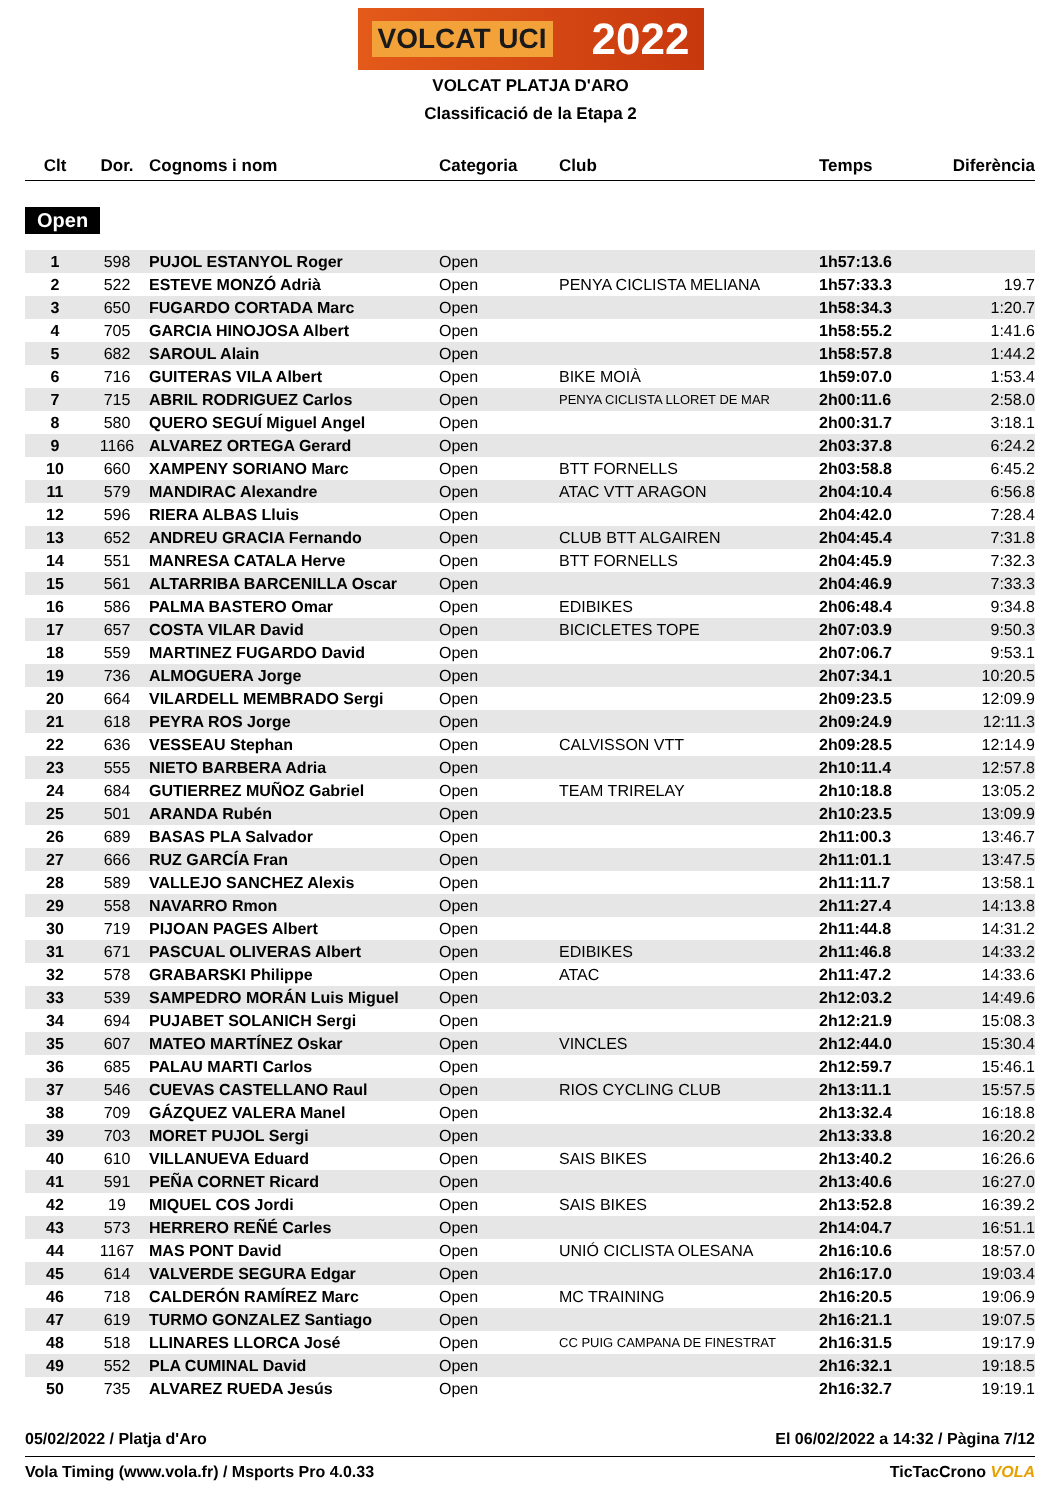VOLCAT UCI 2022
VOLCAT PLATJA D'ARO
Classificació de la Etapa 2
| Clt | Dor. | Cognoms i nom | Categoria | Club | Temps | Diferència |
| --- | --- | --- | --- | --- | --- | --- |
| Open | | | | | | |
| 1 | 598 | PUJOL ESTANYOL Roger | Open | | 1h57:13.6 | |
| 2 | 522 | ESTEVE MONZÓ Adrià | Open | PENYA CICLISTA MELIANA | 1h57:33.3 | 19.7 |
| 3 | 650 | FUGARDO CORTADA Marc | Open | | 1h58:34.3 | 1:20.7 |
| 4 | 705 | GARCIA HINOJOSA Albert | Open | | 1h58:55.2 | 1:41.6 |
| 5 | 682 | SAROUL Alain | Open | | 1h58:57.8 | 1:44.2 |
| 6 | 716 | GUITERAS VILA Albert | Open | BIKE MOIÀ | 1h59:07.0 | 1:53.4 |
| 7 | 715 | ABRIL RODRIGUEZ Carlos | Open | PENYA CICLISTA LLORET DE MAR | 2h00:11.6 | 2:58.0 |
| 8 | 580 | QUERO SEGUÍ Miguel Angel | Open | | 2h00:31.7 | 3:18.1 |
| 9 | 1166 | ALVAREZ ORTEGA Gerard | Open | | 2h03:37.8 | 6:24.2 |
| 10 | 660 | XAMPENY SORIANO Marc | Open | BTT FORNELLS | 2h03:58.8 | 6:45.2 |
| 11 | 579 | MANDIRAC Alexandre | Open | ATAC VTT ARAGON | 2h04:10.4 | 6:56.8 |
| 12 | 596 | RIERA ALBAS Lluis | Open | | 2h04:42.0 | 7:28.4 |
| 13 | 652 | ANDREU GRACIA Fernando | Open | CLUB BTT ALGAIREN | 2h04:45.4 | 7:31.8 |
| 14 | 551 | MANRESA CATALA Herve | Open | BTT FORNELLS | 2h04:45.9 | 7:32.3 |
| 15 | 561 | ALTARRIBA BARCENILLA Oscar | Open | | 2h04:46.9 | 7:33.3 |
| 16 | 586 | PALMA BASTERO Omar | Open | EDIBIKES | 2h06:48.4 | 9:34.8 |
| 17 | 657 | COSTA VILAR David | Open | BICICLETES TOPE | 2h07:03.9 | 9:50.3 |
| 18 | 559 | MARTINEZ FUGARDO David | Open | | 2h07:06.7 | 9:53.1 |
| 19 | 736 | ALMOGUERA Jorge | Open | | 2h07:34.1 | 10:20.5 |
| 20 | 664 | VILARDELL MEMBRADO Sergi | Open | | 2h09:23.5 | 12:09.9 |
| 21 | 618 | PEYRA ROS Jorge | Open | | 2h09:24.9 | 12:11.3 |
| 22 | 636 | VESSEAU Stephan | Open | CALVISSON VTT | 2h09:28.5 | 12:14.9 |
| 23 | 555 | NIETO BARBERA Adria | Open | | 2h10:11.4 | 12:57.8 |
| 24 | 684 | GUTIERREZ MUÑOZ Gabriel | Open | TEAM TRIRELAY | 2h10:18.8 | 13:05.2 |
| 25 | 501 | ARANDA Rubén | Open | | 2h10:23.5 | 13:09.9 |
| 26 | 689 | BASAS PLA Salvador | Open | | 2h11:00.3 | 13:46.7 |
| 27 | 666 | RUZ GARCÍA Fran | Open | | 2h11:01.1 | 13:47.5 |
| 28 | 589 | VALLEJO SANCHEZ Alexis | Open | | 2h11:11.7 | 13:58.1 |
| 29 | 558 | NAVARRO Rmon | Open | | 2h11:27.4 | 14:13.8 |
| 30 | 719 | PIJOAN PAGES Albert | Open | | 2h11:44.8 | 14:31.2 |
| 31 | 671 | PASCUAL OLIVERAS Albert | Open | EDIBIKES | 2h11:46.8 | 14:33.2 |
| 32 | 578 | GRABARSKI Philippe | Open | ATAC | 2h11:47.2 | 14:33.6 |
| 33 | 539 | SAMPEDRO MORÁN Luis Miguel | Open | | 2h12:03.2 | 14:49.6 |
| 34 | 694 | PUJABET SOLANICH Sergi | Open | | 2h12:21.9 | 15:08.3 |
| 35 | 607 | MATEO MARTÍNEZ Oskar | Open | VINCLES | 2h12:44.0 | 15:30.4 |
| 36 | 685 | PALAU MARTI Carlos | Open | | 2h12:59.7 | 15:46.1 |
| 37 | 546 | CUEVAS CASTELLANO Raul | Open | RIOS CYCLING CLUB | 2h13:11.1 | 15:57.5 |
| 38 | 709 | GÁZQUEZ VALERA Manel | Open | | 2h13:32.4 | 16:18.8 |
| 39 | 703 | MORET PUJOL Sergi | Open | | 2h13:33.8 | 16:20.2 |
| 40 | 610 | VILLANUEVA Eduard | Open | SAIS BIKES | 2h13:40.2 | 16:26.6 |
| 41 | 591 | PEÑA CORNET Ricard | Open | | 2h13:40.6 | 16:27.0 |
| 42 | 19 | MIQUEL COS Jordi | Open | SAIS BIKES | 2h13:52.8 | 16:39.2 |
| 43 | 573 | HERRERO REÑÉ Carles | Open | | 2h14:04.7 | 16:51.1 |
| 44 | 1167 | MAS PONT David | Open | UNIÓ CICLISTA OLESANA | 2h16:10.6 | 18:57.0 |
| 45 | 614 | VALVERDE SEGURA Edgar | Open | | 2h16:17.0 | 19:03.4 |
| 46 | 718 | CALDERÓN RAMÍREZ Marc | Open | MC TRAINING | 2h16:20.5 | 19:06.9 |
| 47 | 619 | TURMO GONZALEZ Santiago | Open | | 2h16:21.1 | 19:07.5 |
| 48 | 518 | LLINARES LLORCA José | Open | CC PUIG CAMPANA DE FINESTRAT | 2h16:31.5 | 19:17.9 |
| 49 | 552 | PLA CUMINAL David | Open | | 2h16:32.1 | 19:18.5 |
| 50 | 735 | ALVAREZ RUEDA Jesús | Open | | 2h16:32.7 | 19:19.1 |
05/02/2022 / Platja d'Aro El 06/02/2022 a 14:32 / Pàgina 7/12
Vola Timing (www.vola.fr) / Msports Pro 4.0.33 TicTacCrono VOLA